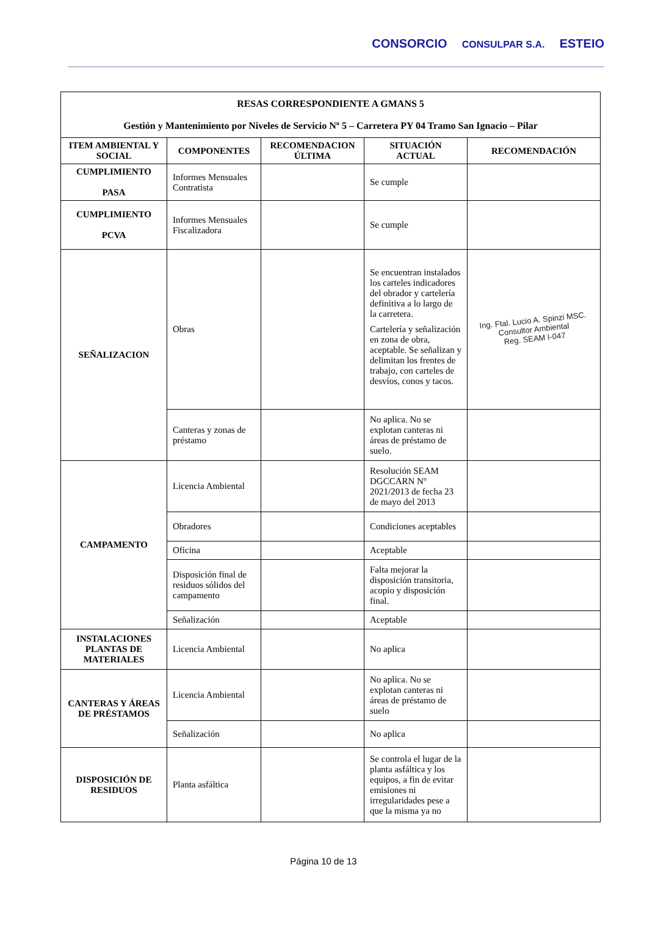CONSORCIO CONSULPAR S.A. ESTEIO
| RESAS CORRESPONDIENTE A GMANS 5 Gestión y Mantenimiento por Niveles de Servicio Nº 5 – Carretera PY 04 Tramo San Ignacio – Pilar | | | | |
| --- | --- | --- | --- | --- |
| ITEM AMBIENTAL Y SOCIAL | COMPONENTES | RECOMENDACION ÚLTIMA | SITUACIÓN ACTUAL | RECOMENDACIÓN |
| CUMPLIMIENTO PASA | Informes Mensuales Contratista | | Se cumple | |
| CUMPLIMIENTO PCVA | Informes Mensuales Fiscalizadora | | Se cumple | |
| SEÑALIZACION | Obras | | Se encuentran instalados los carteles indicadores del obrador y cartelería definitiva a lo largo de la carretera. Cartelería y señalización en zona de obra, aceptable. Se señalizan y delimitan los frentes de trabajo, con carteles de desvíos, conos y tacos. | Ing. Ftal. Lucio A. Spinzi MSC. Consultor Ambiental Reg. SEAM I-047 |
| | Canteras y zonas de préstamo | | No aplica. No se explotan canteras ni áreas de préstamo de suelo. | |
| CAMPAMENTO | Licencia Ambiental | | Resolución SEAM DGCCARN Nº 2021/2013 de fecha 23 de mayo del 2013 | |
| | Obradores | | Condiciones aceptables | |
| | Oficina | | Aceptable | |
| | Disposición final de residuos sólidos del campamento | | Falta mejorar la disposición transitoria, acopio y disposición final. | |
| | Señalización | | Aceptable | |
| INSTALACIONES PLANTAS DE MATERIALES | Licencia Ambiental | | No aplica | |
| CANTERAS Y ÁREAS DE PRÉSTAMOS | Licencia Ambiental | | No aplica. No se explotan canteras ni áreas de préstamo de suelo | |
| | Señalización | | No aplica | |
| DISPOSICIÓN DE RESIDUOS | Planta asfáltica | | Se controla el lugar de la planta asfáltica y los equipos, a fin de evitar emisiones ni irregularidades pese a que la misma ya no | |
Página 10 de 13